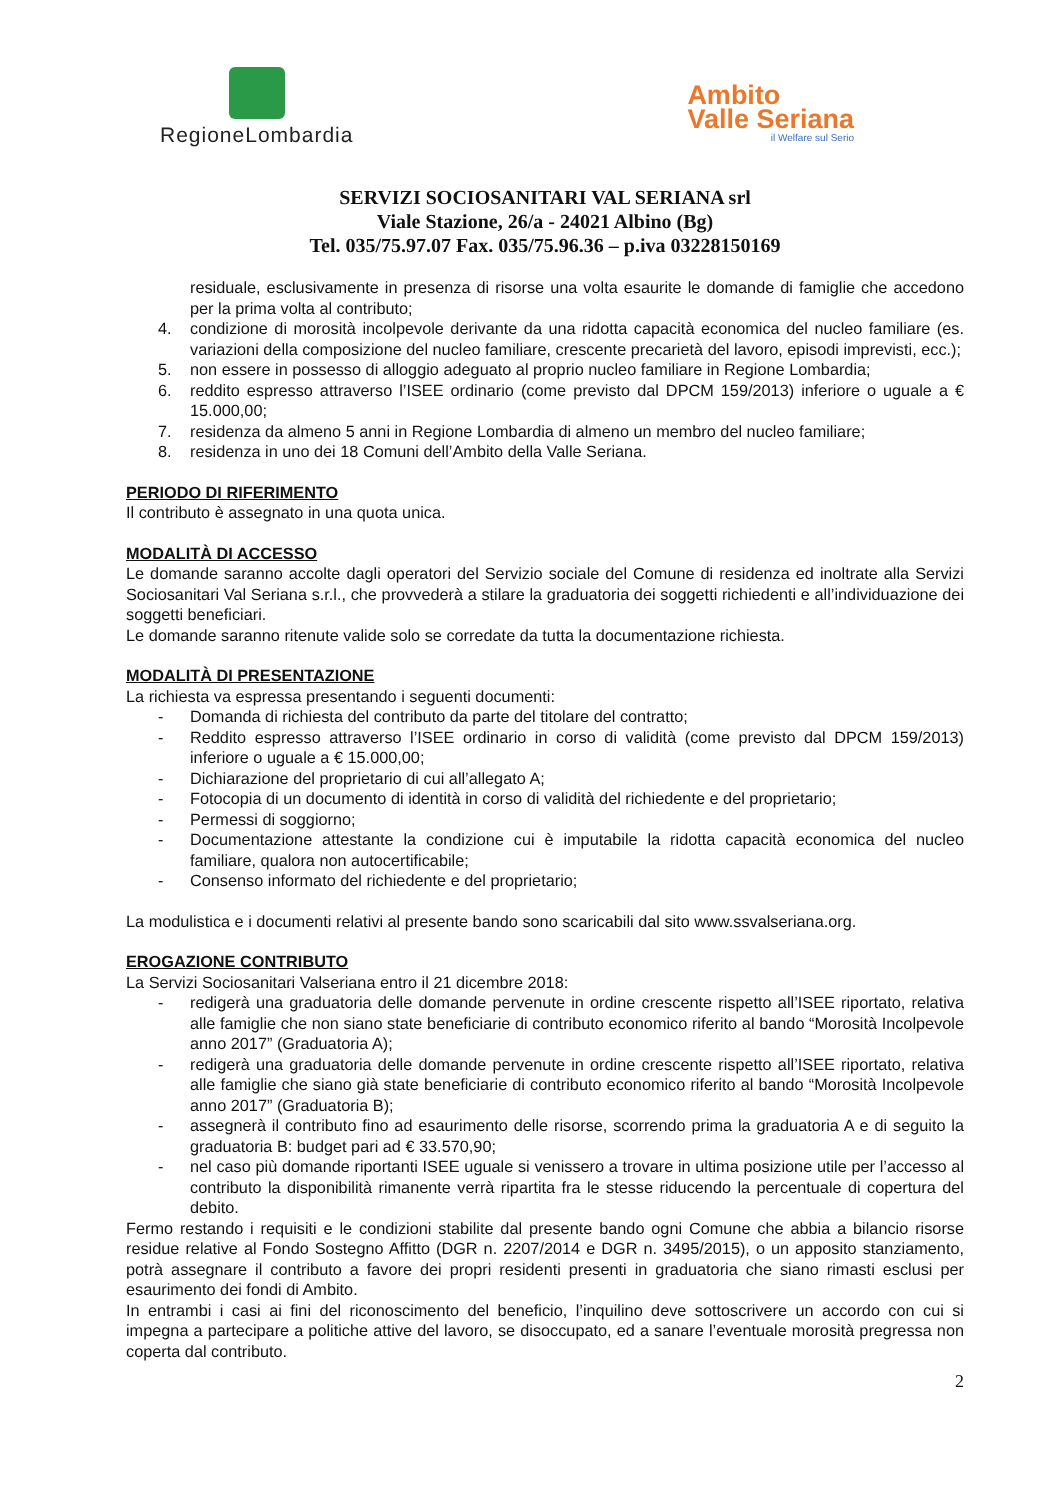RegioneLombardia
Ambito
Valle Seriana
il Welfare sul Serio
SERVIZI SOCIOSANITARI VAL SERIANA srl
Viale Stazione, 26/a - 24021 Albino (Bg)
Tel. 035/75.97.07 Fax. 035/75.96.36 – p.iva 03228150169
residuale, esclusivamente in presenza di risorse una volta esaurite le domande di famiglie che accedono per la prima volta al contributo;
4. condizione di morosità incolpevole derivante da una ridotta capacità economica del nucleo familiare (es. variazioni della composizione del nucleo familiare, crescente precarietà del lavoro, episodi imprevisti, ecc.);
5. non essere in possesso di alloggio adeguato al proprio nucleo familiare in Regione Lombardia;
6. reddito espresso attraverso l’ISEE ordinario (come previsto dal DPCM 159/2013) inferiore o uguale a € 15.000,00;
7. residenza da almeno 5 anni in Regione Lombardia di almeno un membro del nucleo familiare;
8. residenza in uno dei 18 Comuni dell’Ambito della Valle Seriana.
PERIODO DI RIFERIMENTO
Il contributo è assegnato in una quota unica.
MODALITÀ DI ACCESSO
Le domande saranno accolte dagli operatori del Servizio sociale del Comune di residenza ed inoltrate alla Servizi Sociosanitari Val Seriana s.r.l., che provvederà a stilare la graduatoria dei soggetti richiedenti e all’individuazione dei soggetti beneficiari.
Le domande saranno ritenute valide solo se corredate da tutta la documentazione richiesta.
MODALITÀ DI PRESENTAZIONE
La richiesta va espressa presentando i seguenti documenti:
- Domanda di richiesta del contributo da parte del titolare del contratto;
- Reddito espresso attraverso l’ISEE ordinario in corso di validità (come previsto dal DPCM 159/2013) inferiore o uguale a € 15.000,00;
- Dichiarazione del proprietario di cui all’allegato A;
- Fotocopia di un documento di identità in corso di validità del richiedente e del proprietario;
- Permessi di soggiorno;
- Documentazione attestante la condizione cui è imputabile la ridotta capacità economica del nucleo familiare, qualora non autocertificabile;
- Consenso informato del richiedente e del proprietario;
La modulistica e i documenti relativi al presente bando sono scaricabili dal sito www.ssvalseriana.org.
EROGAZIONE CONTRIBUTO
La Servizi Sociosanitari Valseriana entro il 21 dicembre 2018:
- redigerà una graduatoria delle domande pervenute in ordine crescente rispetto all’ISEE riportato, relativa alle famiglie che non siano state beneficiarie di contributo economico riferito al bando “Morosità Incolpevole anno 2017” (Graduatoria A);
- redigerà una graduatoria delle domande pervenute in ordine crescente rispetto all’ISEE riportato, relativa alle famiglie che siano già state beneficiarie di contributo economico riferito al bando “Morosità Incolpevole anno 2017” (Graduatoria B);
- assegnerà il contributo fino ad esaurimento delle risorse, scorrendo prima la graduatoria A e di seguito la graduatoria B: budget pari ad € 33.570,90;
- nel caso più domande riportanti ISEE uguale si venissero a trovare in ultima posizione utile per l’accesso al contributo la disponibilità rimanente verrà ripartita fra le stesse riducendo la percentuale di copertura del debito.
Fermo restando i requisiti e le condizioni stabilite dal presente bando ogni Comune che abbia a bilancio risorse residue relative al Fondo Sostegno Affitto (DGR n. 2207/2014 e DGR n. 3495/2015), o un apposito stanziamento, potrà assegnare il contributo a favore dei propri residenti presenti in graduatoria che siano rimasti esclusi per esaurimento dei fondi di Ambito.
In entrambi i casi ai fini del riconoscimento del beneficio, l’inquilino deve sottoscrivere un accordo con cui si impegna a partecipare a politiche attive del lavoro, se disoccupato, ed a sanare l’eventuale morosità pregressa non coperta dal contributo.
2